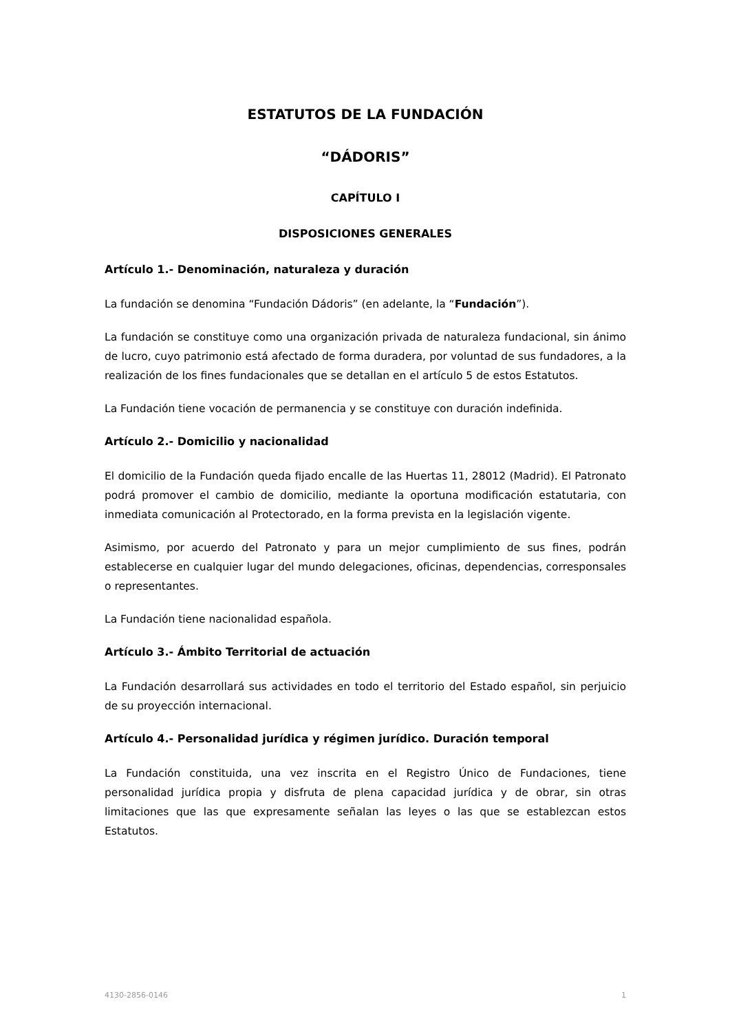ESTATUTOS DE LA FUNDACIÓN
“DÁDORIS”
CAPÍTULO I
DISPOSICIONES GENERALES
Artículo 1.- Denominación, naturaleza y duración
La fundación se denomina “Fundación Dádoris” (en adelante, la “Fundación”).
La fundación se constituye como una organización privada de naturaleza fundacional, sin ánimo de lucro, cuyo patrimonio está afectado de forma duradera, por voluntad de sus fundadores, a la realización de los fines fundacionales que se detallan en el artículo 5 de estos Estatutos.
La Fundación tiene vocación de permanencia y se constituye con duración indefinida.
Artículo 2.- Domicilio y nacionalidad
El domicilio de la Fundación queda fijado encalle de las Huertas 11, 28012 (Madrid). El Patronato podrá promover el cambio de domicilio, mediante la oportuna modificación estatutaria, con inmediata comunicación al Protectorado, en la forma prevista en la legislación vigente.
Asimismo, por acuerdo del Patronato y para un mejor cumplimiento de sus fines, podrán establecerse en cualquier lugar del mundo delegaciones, oficinas, dependencias, corresponsales o representantes.
La Fundación tiene nacionalidad española.
Artículo 3.- Ámbito Territorial de actuación
La Fundación desarrollará sus actividades en todo el territorio del Estado español, sin perjuicio de su proyección internacional.
Artículo 4.- Personalidad jurídica y régimen jurídico. Duración temporal
La Fundación constituida, una vez inscrita en el Registro Único de Fundaciones, tiene personalidad jurídica propia y disfruta de plena capacidad jurídica y de obrar, sin otras limitaciones que las que expresamente señalan las leyes o las que se establezcan estos Estatutos.
4130-2856-0146 1